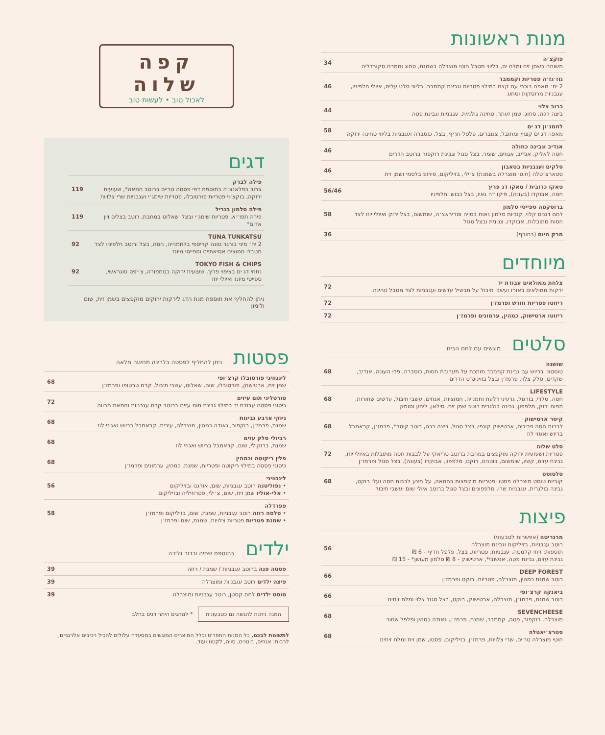מנות ראשונות
פוקצ׳ה
משוחה בשמן זית ומלח ים, בליווי מטבל חוטי מוצרלה בשמנת, סחוג וממרח סקורדליה
34
גוז׳גז׳ה פטריות וקממבר
2 יח׳ מאפה בוכרי עם קצת במילוי פטריות וגבינת קממבר, בליווי סלט עלים, איולי חלפיניו, עגבניות מרוסקות וסחוג
46
כרוב צלוי
ביצה רכה, סחוג, שמן זעתר, טחינה גולמית, עגבניות וגבינת פטה
44
לחמג׳ון דג ים
מאפה דג ים קצוץ ומתובל, צנוברים, פלפל חריף, בצל, כוסברה ועגבניות בליווי טחינה ירוקה
58
אנדיב וגבינה כחולה
חסה לאליק, אנדיב, אגוזים, שומר, בצל סגול וגבינת רוקפור ברוטב הדרים
46
סלקים ועגבניות בטאבון
סטארצ׳טלה (חוטי מוצרלה בשמנת) צ׳ילי, בזיליקום, סירופ בלסמי ושמן זית
46
טאקו כרובית / טאקו דג פריך
חסה, אבוקדו (בעונה), פיקו דה גאיו, בצל כבוש וחלפיניו
56/46
ברוסקטה ספייסי סלמון
לחם דגנים קלוי, קוביות סלמון נאות בסויה וסריראצ׳ה, שומשום, בצל ירוק ואיולי יוזו לצד חסות מתובלות, אבוקדו, צנונית ובצל סגול
58
מרק היום (בחורף) 36
מיוחדים
צלחת ממולאים עבודת יד
ירקות ממולאים באורז ועשבי תיבול על תבשיל עדשים ועגבניות לצד מטבל טחינה
72
ריזוטו פטריות חורש ופרמז׳ן 72
ריזוטו ארטישוק, כמהין, ערמונים ופרמז׳ן
72
סלטים מוגשים עם לחם הבית
שושנה
טוסטוני בריוש עם גבינת קממבר מותכת על תערובת חסות, כוסברה, פרי העונה, אנדיב, שקדים, סלק צלוי, פרמז׳ן ובצל בוויניגרט הדרים
68
LIFESTYLE
חסה, סלרי, בורגול, גרעיני דלעת וחמנייה, חמוציות, אגוזים, עשבי תיבול, עדשים שחורות, תפוח ירוק, מלפפון, גבינה בולגרית רוטב שמן זית, סילאן, לימון וסומק
68
קיסר ארטישוק
לבבות חסה פריכים, ארטישוק קונפי, בצל סגול, ביצה רכה, רוטב קיסר*, פרמז׳ן, קראמבל בריוש ואגוזי לוז
68
סלט שלוה
פטריות ושעועית ירוקה מוקפצים במחבת ברוטב טריאקי על לבבות חסה מתובלות באיולי יוזו, גבינת עזים, קשיו, שומשום, בוטנים, רוקט, מלפפון, אבוקדו (בעונה), בצל סגול ופרמז׳ן
72
סלטוסט
קוביות טוסט מוצרלה פסטו ופטריות מוקפצות בחמאה, על מצע לבבות חסה ועלי רוקט, גבינה בולגרית, עגבניות שרי, מלפפונים ובצל סגול ברוטב איולי שום ועשבי תיבול
68
פיצות
מרגריטה (אפשרות לטבעוני)
רוטב עגבניות, בזיליקום וגבינת מוצרלה
תוספות: זיתי קלמטה, עגבניות, פטריות, בצל, פלפל חריף - 6 ₪
גבינת עזים, גבינת פטה, אנשובי*, ארטישוק - 8 ₪ סלמון מעושן* - 15 ₪
56
DEEP FOREST
רוטב שמנת כמהין, מוצרלה, פטריות, רוקט ופרמז׳ן
66
ביאנקה קרצ׳ופי
רוטב שמנת, פרמז׳ן, מוצרלה, ארטישוק, רוקט, בצל סגול צלוי ומלח זיתים
66
SEVENCHEESE
מוצרלה, רוקפור, פטה, קממבר, שמנת, פרמז׳ן, גאודה כמהין ופלפל שחור
68
סטרצ׳יאטלה
חוטי מוצרלה טריים, שרי צלויות, פרמז׳ן, בזיליקום, פסטו, שמן זית ומלח זיתים
68
קפה שלוה
לאכול טוב • לעשות טוב
דגים
פילה לברק
צרוב בפלאנצ׳ה בתוספת דפי פסטה טריים ברוטב חמאה*, שעועית ירוקה, בוקצ׳וי פטריות פורטובלו, פטריות שימג׳י ועגבניות שרי צלויות
119
פילה סלמון בגריל
פירה תפו״א, פטריות שימג׳י ובצלי שאלוט במחבת, רוטב בצלים ויין אדום*
119
TUNA TUNKATSU
2 יח׳ מיני בורגר טונה קריספי בלחמנייה, חסה, בצל ורוטב חלפיניו לצד מטבלי חמוצים אסיאתיים וספייסי מיונז
92
TOKYO FISH & CHIPS
נתחי דג ים בציפוי פריך, שעועית ירוקה בטמפורה, צ׳יפס טוגראשי, ספייסי מיונז ואיולי יוזו
92
ניתן להחליף את תוספת מנת הדג לירקות ירוקים מוקפצים בשמן זית, שום ולימון
פסטות ניתן להחליף לפסטה בלרינה מחיטה מלאה
לינגוויני פורטובלו קרצ׳ופי
שמן זית, ארטישוק, פורטובלו, שום, שאלוט, עשבי תיבול, קרם טרטופו ופרמז׳ן
68
טורטליני תום עיזים
כיסוני פסטה עבודת יד במילוי גבינת תום עזים ברוטב קרם עגבניות וחמאת מרווה
72
ניוקי ארבע גבינות
שמנת, פרמז׳ן, רוקפור, גאודה כמהין, מוצרלה, עירית, קראמבל בריוש ואגוזי לוז
68
רביולי סלק עזים
שמנת, ברוקולי, שום, קראמבל בריוש ואגוזי לוז
68
פלין ריקוטה וכמהין
כיסוני פסטה במילוי ריקוטה ופטריות, שמנת, כמהין, ערמונים ופרמז׳ן
68
לינגוויני
• נפוליטנה רוטב עגבניות, שום, אורגנו ובזיליקום
• אלי-אוליו שמן זית, שום, צ׳ילי, פטרוזיליה ובזיליקום
56
פפרדלה
• סלסה רוזה רוטב עגבניות, שמנת, שום, בזיליקום ופרמז׳ן
• שמנת פטריות פטריות צלויות, שמנת, שום ופרמז׳ן
58
ילדים בתוספת שתיה וכדור גלידה
פסטה פנה ברוטב עגבניות / שמנת / רוזה
39
פיצה ילדים רוטב עגבניות ומוצרלה
39
טוסט ילדים לחם קסטן, רוטב עגבניות ומוצרלה
39
המנה ניתנת להגשה גם כטבעונית * לנוהגים היתר דגים בחלב
לתשומת לבכם, כל המנות התפריט וכלל המוצרים המוגשים במסעדה עלולים להכיל רכיבים אלרגניים, לרבות: אגוזים, בוטנים, סויה, לקטוז ועוד.